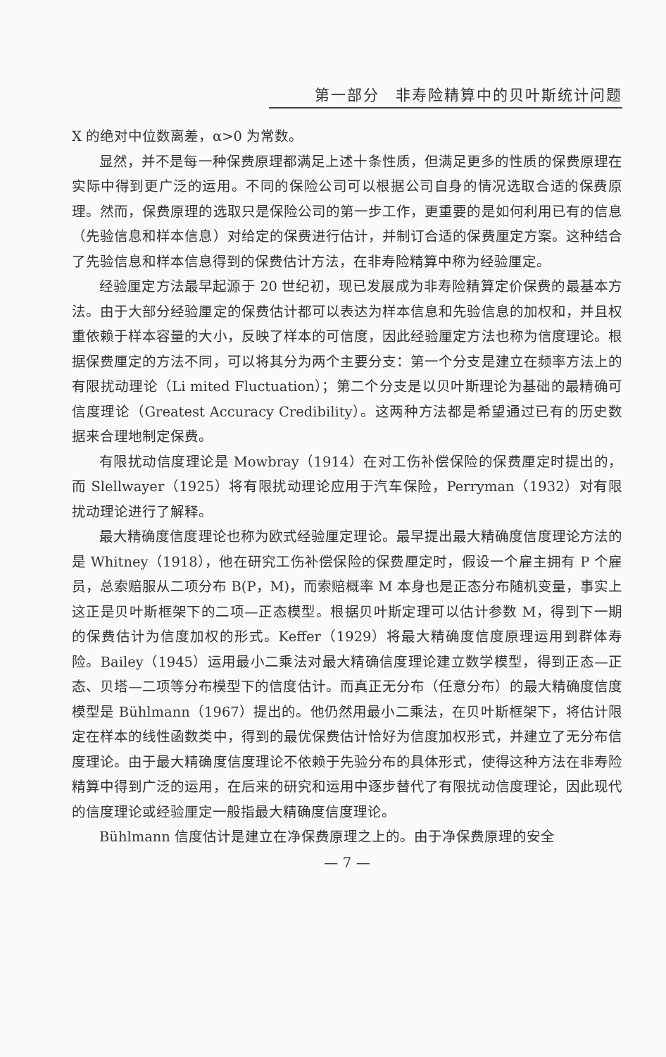第一部分　非寿险精算中的贝叶斯统计问题
X 的绝对中位数离差，α>0 为常数。
显然，并不是每一种保费原理都满足上述十条性质，但满足更多的性质的保费原理在实际中得到更广泛的运用。不同的保险公司可以根据公司自身的情况选取合适的保费原理。然而，保费原理的选取只是保险公司的第一步工作，更重要的是如何利用已有的信息（先验信息和样本信息）对给定的保费进行估计，并制订合适的保费厘定方案。这种结合了先验信息和样本信息得到的保费估计方法，在非寿险精算中称为经验厘定。
经验厘定方法最早起源于 20 世纪初，现已发展成为非寿险精算定价保费的最基本方法。由于大部分经验厘定的保费估计都可以表达为样本信息和先验信息的加权和，并且权重依赖于样本容量的大小，反映了样本的可信度，因此经验厘定方法也称为信度理论。根据保费厘定的方法不同，可以将其分为两个主要分支：第一个分支是建立在频率方法上的有限扰动理论（Li mited Fluctuation）；第二个分支是以贝叶斯理论为基础的最精确可信度理论（Greatest Accuracy Credibility）。这两种方法都是希望通过已有的历史数据来合理地制定保费。
有限扰动信度理论是 Mowbray（1914）在对工伤补偿保险的保费厘定时提出的，而 Slellwayer（1925）将有限扰动理论应用于汽车保险，Perryman（1932）对有限扰动理论进行了解释。
最大精确度信度理论也称为欧式经验厘定理论。最早提出最大精确度信度理论方法的是 Whitney（1918），他在研究工伤补偿保险的保费厘定时，假设一个雇主拥有 P 个雇员，总索赔服从二项分布 B(P，M)，而索赔概率 M 本身也是正态分布随机变量，事实上这正是贝叶斯框架下的二项—正态模型。根据贝叶斯定理可以估计参数 M，得到下一期的保费估计为信度加权的形式。Keffer（1929）将最大精确度信度原理运用到群体寿险。Bailey（1945）运用最小二乘法对最大精确信度理论建立数学模型，得到正态—正态、贝塔—二项等分布模型下的信度估计。而真正无分布（任意分布）的最大精确度信度模型是 Bühlmann（1967）提出的。他仍然用最小二乘法，在贝叶斯框架下，将估计限定在样本的线性函数类中，得到的最优保费估计恰好为信度加权形式，并建立了无分布信度理论。由于最大精确度信度理论不依赖于先验分布的具体形式，使得这种方法在非寿险精算中得到广泛的运用，在后来的研究和运用中逐步替代了有限扰动信度理论，因此现代的信度理论或经验厘定一般指最大精确度信度理论。
Bühlmann 信度估计是建立在净保费原理之上的。由于净保费原理的安全
— 7 —